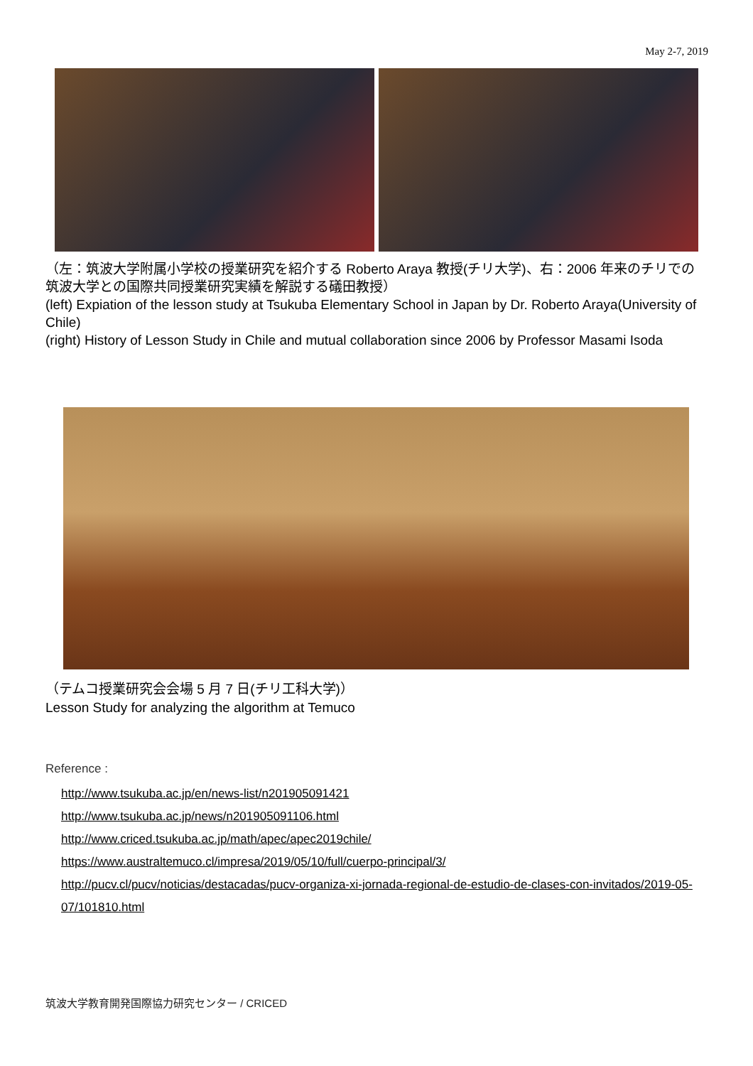May 2-7, 2019
（左：筑波大学附属小学校の授業研究を紹介する Roberto Araya 教授(チリ大学)、右：2006 年来のチリでの筑波大学との国際共同授業研究実績を解説する礒田教授）
(left) Expiation of the lesson study at Tsukuba Elementary School in Japan by Dr. Roberto Araya(University of Chile)
(right) History of Lesson Study in Chile and mutual collaboration since 2006 by Professor Masami Isoda
（テムコ授業研究会会場 5 月 7 日(チリ工科大学)）
Lesson Study for analyzing the algorithm at Temuco
Reference :
http://www.tsukuba.ac.jp/en/news-list/n201905091421
http://www.tsukuba.ac.jp/news/n201905091106.html
http://www.criced.tsukuba.ac.jp/math/apec/apec2019chile/
https://www.australtemuco.cl/impresa/2019/05/10/full/cuerpo-principal/3/
http://pucv.cl/pucv/noticias/destacadas/pucv-organiza-xi-jornada-regional-de-estudio-de-clases-con-invitados/2019-05-07/101810.html
筑波大学教育開発国際協力研究センター / CRICED